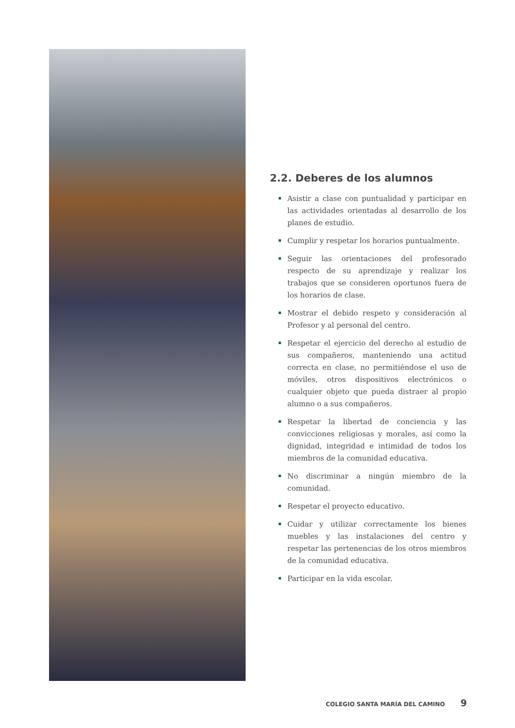2.2. Deberes de los alumnos
Asistir a clase con puntualidad y participar en las actividades orientadas al desarrollo de los planes de estudio.
Cumplir y respetar los horarios puntualmente.
Seguir las orientaciones del profesorado respecto de su aprendizaje y realizar los trabajos que se consideren oportunos fuera de los horarios de clase.
Mostrar el debido respeto y consideración al Profesor y al personal del centro.
Respetar el ejercicio del derecho al estudio de sus compañeros, manteniendo una actitud correcta en clase, no permitiéndose el uso de móviles, otros dispositivos electrónicos o cualquier objeto que pueda distraer al propio alumno o a sus compañeros.
Respetar la libertad de conciencia y las convicciones religiosas y morales, así como la dignidad, integridad e intimidad de todos los miembros de la comunidad educativa.
No discriminar a ningún miembro de la comunidad.
Respetar el proyecto educativo.
Cuidar y utilizar correctamente los bienes muebles y las instalaciones del centro y respetar las pertenencias de los otros miembros de la comunidad educativa.
Participar en la vida escolar.
COLEGIO SANTA MARÍA DEL CAMINO 9